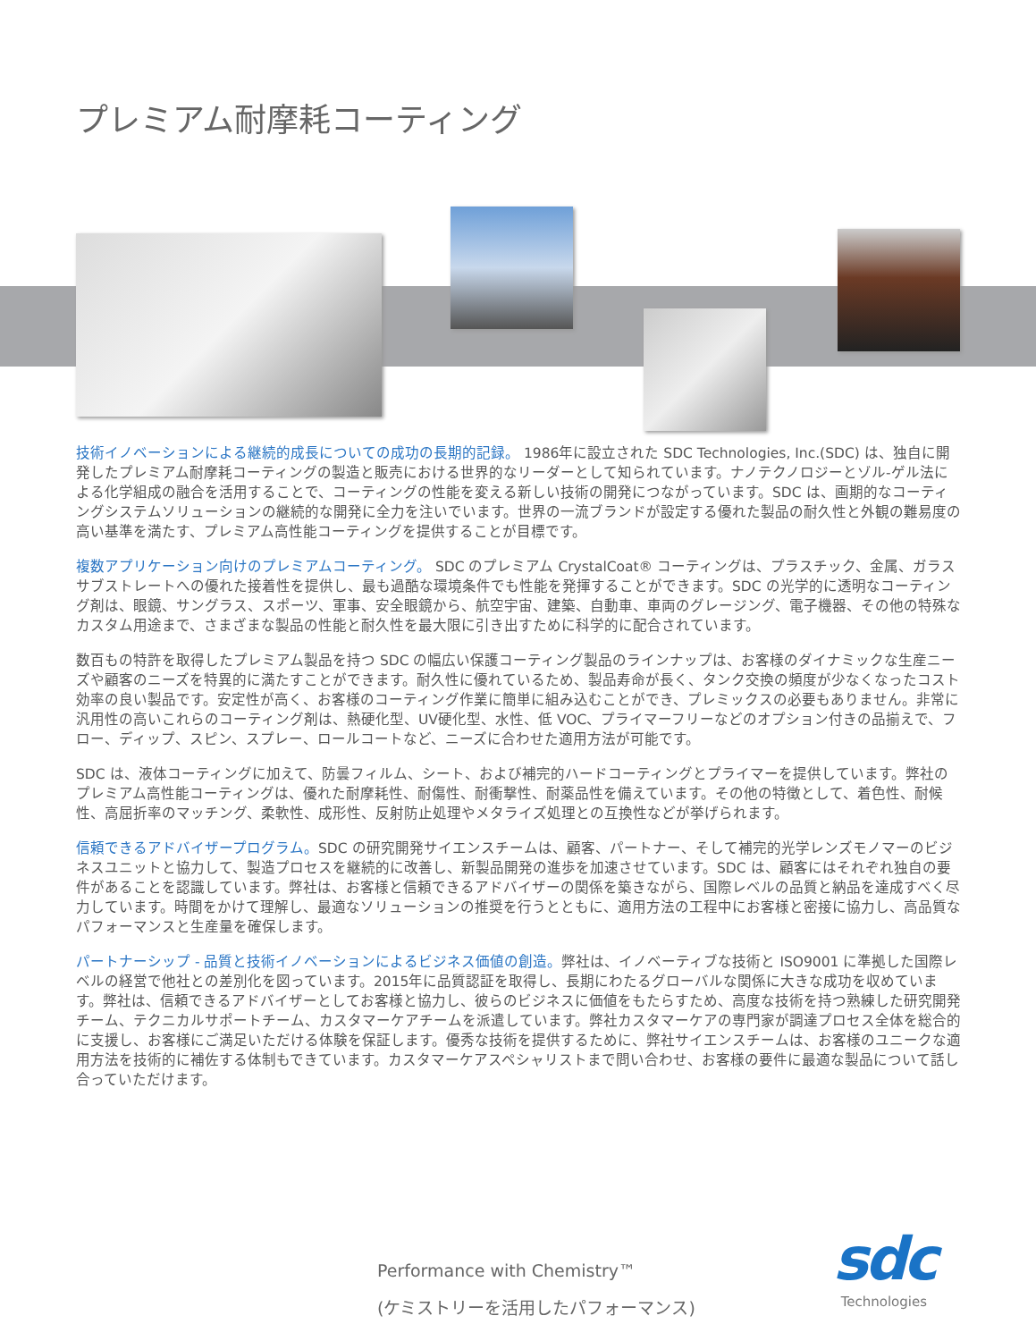プレミアム耐摩耗コーティング
技術イノベーションによる継続的成長についての成功の長期的記録。 1986年に設立された SDC Technologies, Inc.(SDC) は、独自に開発したプレミアム耐摩耗コーティングの製造と販売における世界的なリーダーとして知られています。ナノテクノロジーとゾル-ゲル法による化学組成の融合を活用することで、コーティングの性能を変える新しい技術の開発につながっています。SDC は、画期的なコーティングシステムソリューションの継続的な開発に全力を注いでいます。世界の一流ブランドが設定する優れた製品の耐久性と外観の難易度の高い基準を満たす、プレミアム高性能コーティングを提供することが目標です。
複数アプリケーション向けのプレミアムコーティング。 SDC のプレミアム CrystalCoat® コーティングは、プラスチック、金属、ガラスサブストレートへの優れた接着性を提供し、最も過酷な環境条件でも性能を発揮することができます。SDC の光学的に透明なコーティング剤は、眼鏡、サングラス、スポーツ、軍事、安全眼鏡から、航空宇宙、建築、自動車、車両のグレージング、電子機器、その他の特殊なカスタム用途まで、さまざまな製品の性能と耐久性を最大限に引き出すために科学的に配合されています。
数百もの特許を取得したプレミアム製品を持つ SDC の幅広い保護コーティング製品のラインナップは、お客様のダイナミックな生産ニーズや顧客のニーズを特異的に満たすことができます。耐久性に優れているため、製品寿命が長く、タンク交換の頻度が少なくなったコスト効率の良い製品です。安定性が高く、お客様のコーティング作業に簡単に組み込むことができ、プレミックスの必要もありません。非常に汎用性の高いこれらのコーティング剤は、熱硬化型、UV硬化型、水性、低 VOC、プライマーフリーなどのオプション付きの品揃えで、フロー、ディップ、スピン、スプレー、ロールコートなど、ニーズに合わせた適用方法が可能です。
SDC は、液体コーティングに加えて、防曇フィルム、シート、および補完的ハードコーティングとプライマーを提供しています。弊社のプレミアム高性能コーティングは、優れた耐摩耗性、耐傷性、耐衝撃性、耐薬品性を備えています。その他の特徴として、着色性、耐候性、高屈折率のマッチング、柔軟性、成形性、反射防止処理やメタライズ処理との互換性などが挙げられます。
信頼できるアドバイザープログラム。SDC の研究開発サイエンスチームは、顧客、パートナー、そして補完的光学レンズモノマーのビジネスユニットと協力して、製造プロセスを継続的に改善し、新製品開発の進歩を加速させています。SDC は、顧客にはそれぞれ独自の要件があることを認識しています。弊社は、お客様と信頼できるアドバイザーの関係を築きながら、国際レベルの品質と納品を達成すべく尽力しています。時間をかけて理解し、最適なソリューションの推奨を行うとともに、適用方法の工程中にお客様と密接に協力し、高品質なパフォーマンスと生産量を確保します。
パートナーシップ - 品質と技術イノベーションによるビジネス価値の創造。弊社は、イノベーティブな技術と ISO9001 に準拠した国際レベルの経営で他社との差別化を図っています。2015年に品質認証を取得し、長期にわたるグローバルな関係に大きな成功を収めています。弊社は、信頼できるアドバイザーとしてお客様と協力し、彼らのビジネスに価値をもたらすため、高度な技術を持つ熟練した研究開発チーム、テクニカルサポートチーム、カスタマーケアチームを派遣しています。弊社カスタマーケアの専門家が調達プロセス全体を総合的に支援し、お客様にご満足いただける体験を保証します。優秀な技術を提供するために、弊社サイエンスチームは、お客様のユニークな適用方法を技術的に補佐する体制もできています。カスタマーケアスペシャリストまで問い合わせ、お客様の要件に最適な製品について話し合っていただけます。
Performance with Chemistry™
(ケミストリーを活用したパフォーマンス)
sdc
Technologies